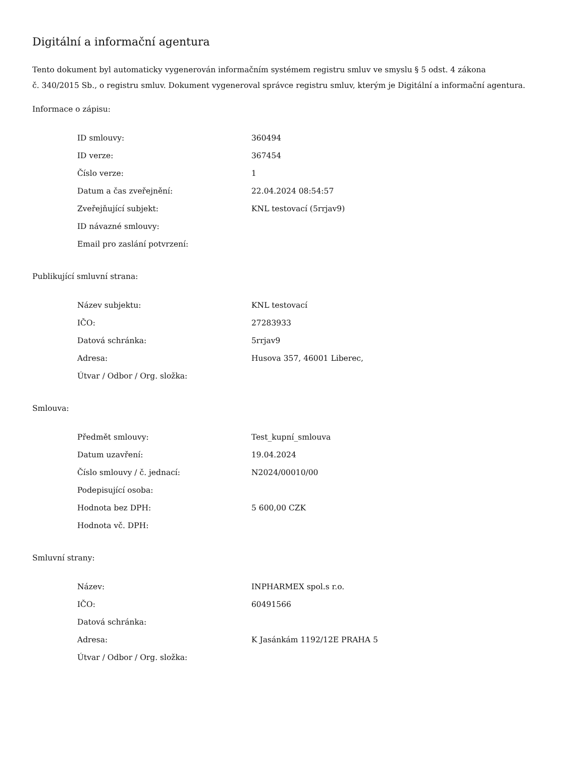Digitální a informační agentura
Tento dokument byl automaticky vygenerován informačním systémem registru smluv ve smyslu § 5 odst. 4 zákona
č. 340/2015 Sb., o registru smluv. Dokument vygeneroval správce registru smluv, kterým je Digitální a informační agentura.
Informace o zápisu:
| ID smlouvy: | 360494 |
| ID verze: | 367454 |
| Číslo verze: | 1 |
| Datum a čas zveřejnění: | 22.04.2024 08:54:57 |
| Zveřejňující subjekt: | KNL testovací (5rrjav9) |
| ID návazné smlouvy: | |
| Email pro zaslání potvrzení: | |
Publikující smluvní strana:
| Název subjektu: | KNL testovací |
| IČO: | 27283933 |
| Datová schránka: | 5rrjav9 |
| Adresa: | Husova 357, 46001 Liberec, |
| Útvar / Odbor / Org. složka: | |
Smlouva:
| Předmět smlouvy: | Test_kupní_smlouva |
| Datum uzavření: | 19.04.2024 |
| Číslo smlouvy / č. jednací: | N2024/00010/00 |
| Podepisující osoba: | |
| Hodnota bez DPH: | 5 600,00 CZK |
| Hodnota vč. DPH: | |
Smluvní strany:
| Název: | INPHARMEX spol.s r.o. |
| IČO: | 60491566 |
| Datová schránka: | |
| Adresa: | K Jasánkám 1192/12E PRAHA 5 |
| Útvar / Odbor / Org. složka: | |